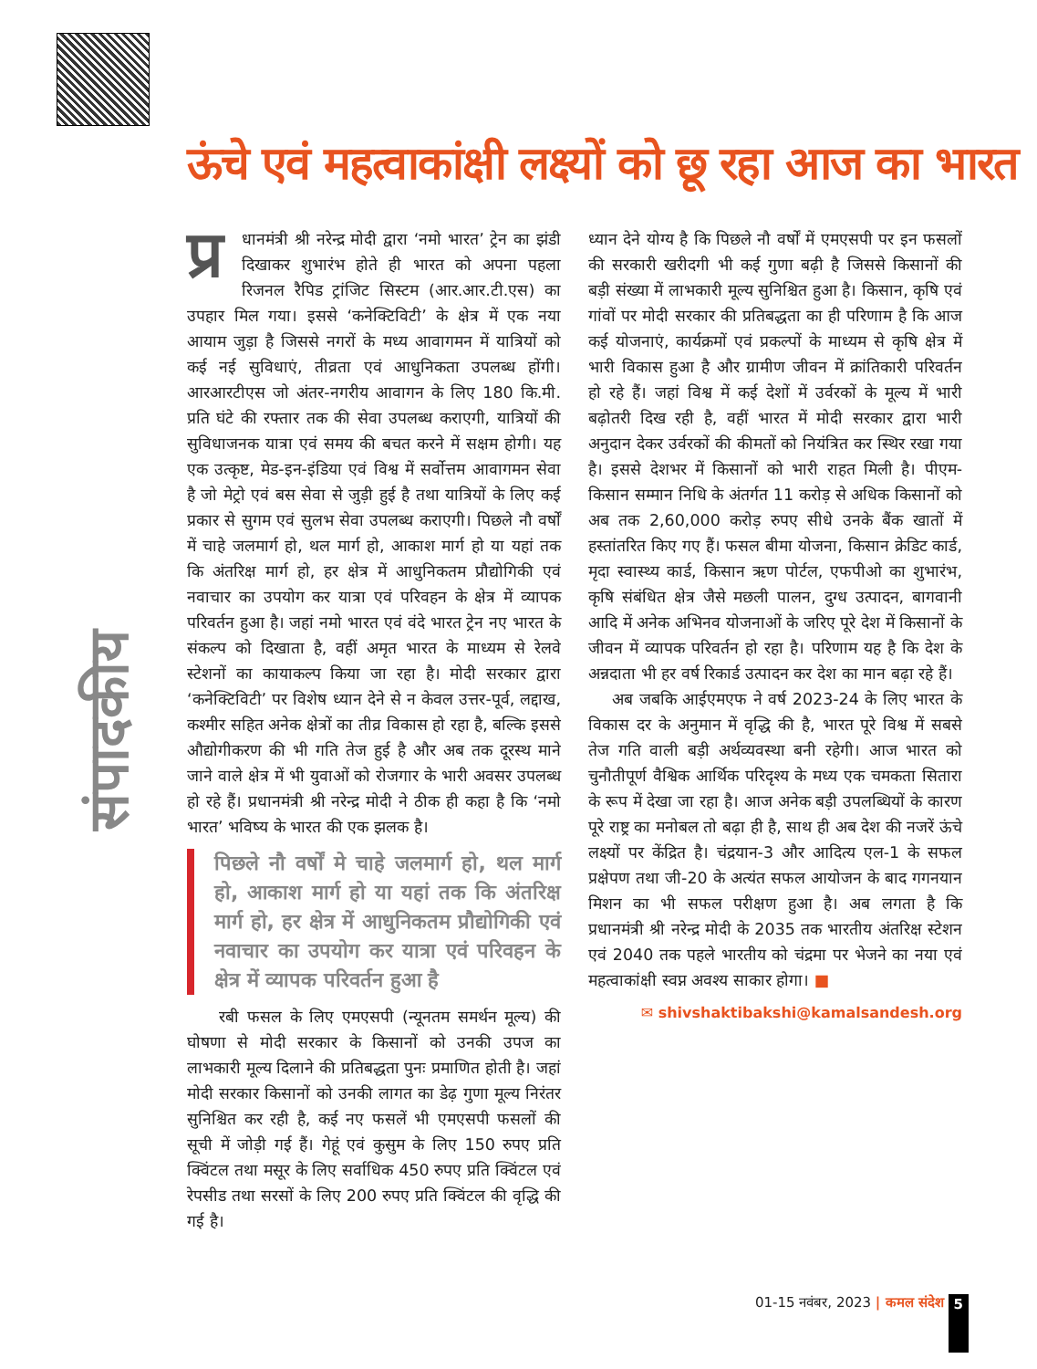संपादकीय
ऊंचे एवं महत्वाकांक्षी लक्ष्यों को छू रहा आज का भारत
प्र धानमंत्री श्री नरेन्द्र मोदी द्वारा ‘नमो भारत’ ट्रेन का झंडी दिखाकर शुभारंभ होते ही भारत को अपना पहला रिजनल रैपिड ट्रांजिट सिस्टम (आर.आर.टी.एस) का उपहार मिल गया। इससे ‘कनेक्टिविटी’ के क्षेत्र में एक नया आयाम जुड़ा है जिससे नगरों के मध्य आवागमन में यात्रियों को कई नई सुविधाएं, तीव्रता एवं आधुनिकता उपलब्ध होंगी। आरआरटीएस जो अंतर-नगरीय आवागन के लिए 180 कि.मी. प्रति घंटे की रफ्तार तक की सेवा उपलब्ध कराएगी, यात्रियों की सुविधाजनक यात्रा एवं समय की बचत करने में सक्षम होगी। यह एक उत्कृष्ट, मेड-इन-इंडिया एवं विश्व में सर्वोत्तम आवागमन सेवा है जो मेट्रो एवं बस सेवा से जुड़ी हुई है तथा यात्रियों के लिए कई प्रकार से सुगम एवं सुलभ सेवा उपलब्ध कराएगी। पिछले नौ वर्षों में चाहे जलमार्ग हो, थल मार्ग हो, आकाश मार्ग हो या यहां तक कि अंतरिक्ष मार्ग हो, हर क्षेत्र में आधुनिकतम प्रौद्योगिकी एवं नवाचार का उपयोग कर यात्रा एवं परिवहन के क्षेत्र में व्यापक परिवर्तन हुआ है। जहां नमो भारत एवं वंदे भारत ट्रेन नए भारत के संकल्प को दिखाता है, वहीं अमृत भारत के माध्यम से रेलवे स्टेशनों का कायाकल्प किया जा रहा है। मोदी सरकार द्वारा ‘कनेक्टिविटी’ पर विशेष ध्यान देने से न केवल उत्तर-पूर्व, लद्दाख, कश्मीर सहित अनेक क्षेत्रों का तीव्र विकास हो रहा है, बल्कि इससे औद्योगीकरण की भी गति तेज हुई है और अब तक दूरस्थ माने जाने वाले क्षेत्र में भी युवाओं को रोजगार के भारी अवसर उपलब्ध हो रहे हैं। प्रधानमंत्री श्री नरेन्द्र मोदी ने ठीक ही कहा है कि ‘नमो भारत’ भविष्य के भारत की एक झलक है।
पिछले नौ वर्षों मे चाहे जलमार्ग हो, थल मार्ग हो, आकाश मार्ग हो या यहां तक कि अंतरिक्ष मार्ग हो, हर क्षेत्र में आधुनिकतम प्रौद्योगिकी एवं नवाचार का उपयोग कर यात्रा एवं परिवहन के क्षेत्र में व्यापक परिवर्तन हुआ है
रबी फसल के लिए एमएसपी (न्यूनतम समर्थन मूल्य) की घोषणा से मोदी सरकार के किसानों को उनकी उपज का लाभकारी मूल्य दिलाने की प्रतिबद्धता पुनः प्रमाणित होती है। जहां मोदी सरकार किसानों को उनकी लागत का डेढ़ गुणा मूल्य निरंतर सुनिश्चित कर रही है, कई नए फसलें भी एमएसपी फसलों की सूची में जोड़ी गई हैं। गेहूं एवं कुसुम के लिए 150 रुपए प्रति क्विंटल तथा मसूर के लिए सर्वाधिक 450 रुपए प्रति क्विंटल एवं रेपसीड तथा सरसों के लिए 200 रुपए प्रति क्विंटल की वृद्धि की गई है।
ध्यान देने योग्य है कि पिछले नौ वर्षों में एमएसपी पर इन फसलों की सरकारी खरीदगी भी कई गुणा बढ़ी है जिससे किसानों की बड़ी संख्या में लाभकारी मूल्य सुनिश्चित हुआ है। किसान, कृषि एवं गांवों पर मोदी सरकार की प्रतिबद्धता का ही परिणाम है कि आज कई योजनाएं, कार्यक्रमों एवं प्रकल्पों के माध्यम से कृषि क्षेत्र में भारी विकास हुआ है और ग्रामीण जीवन में क्रांतिकारी परिवर्तन हो रहे हैं। जहां विश्व में कई देशों में उर्वरकों के मूल्य में भारी बढ़ोतरी दिख रही है, वहीं भारत में मोदी सरकार द्वारा भारी अनुदान देकर उर्वरकों की कीमतों को नियंत्रित कर स्थिर रखा गया है। इससे देशभर में किसानों को भारी राहत मिली है। पीएम-किसान सम्मान निधि के अंतर्गत 11 करोड़ से अधिक किसानों को अब तक 2,60,000 करोड़ रुपए सीधे उनके बैंक खातों में हस्तांतरित किए गए हैं। फसल बीमा योजना, किसान क्रेडिट कार्ड, मृदा स्वास्थ्य कार्ड, किसान ऋण पोर्टल, एफपीओ का शुभारंभ, कृषि संबंधित क्षेत्र जैसे मछली पालन, दुग्ध उत्पादन, बागवानी आदि में अनेक अभिनव योजनाओं के जरिए पूरे देश में किसानों के जीवन में व्यापक परिवर्तन हो रहा है। परिणाम यह है कि देश के अन्नदाता भी हर वर्ष रिकार्ड उत्पादन कर देश का मान बढ़ा रहे हैं।
अब जबकि आईएमएफ ने वर्ष 2023-24 के लिए भारत के विकास दर के अनुमान में वृद्धि की है, भारत पूरे विश्व में सबसे तेज गति वाली बड़ी अर्थव्यवस्था बनी रहेगी। आज भारत को चुनौतीपूर्ण वैश्विक आर्थिक परिदृश्य के मध्य एक चमकता सितारा के रूप में देखा जा रहा है। आज अनेक बड़ी उपलब्धियों के कारण पूरे राष्ट्र का मनोबल तो बढ़ा ही है, साथ ही अब देश की नजरें ऊंचे लक्ष्यों पर केंद्रित है। चंद्रयान-3 और आदित्य एल-1 के सफल प्रक्षेपण तथा जी-20 के अत्यंत सफल आयोजन के बाद गगनयान मिशन का भी सफल परीक्षण हुआ है। अब लगता है कि प्रधानमंत्री श्री नरेन्द्र मोदी के 2035 तक भारतीय अंतरिक्ष स्टेशन एवं 2040 तक पहले भारतीय को चंद्रमा पर भेजने का नया एवं महत्वाकांक्षी स्वप्न अवश्य साकार होगा। ■
✉ shivshaktibakshi@kamalsandesh.org
01-15 नवंबर, 2023 | कमल संदेश 5